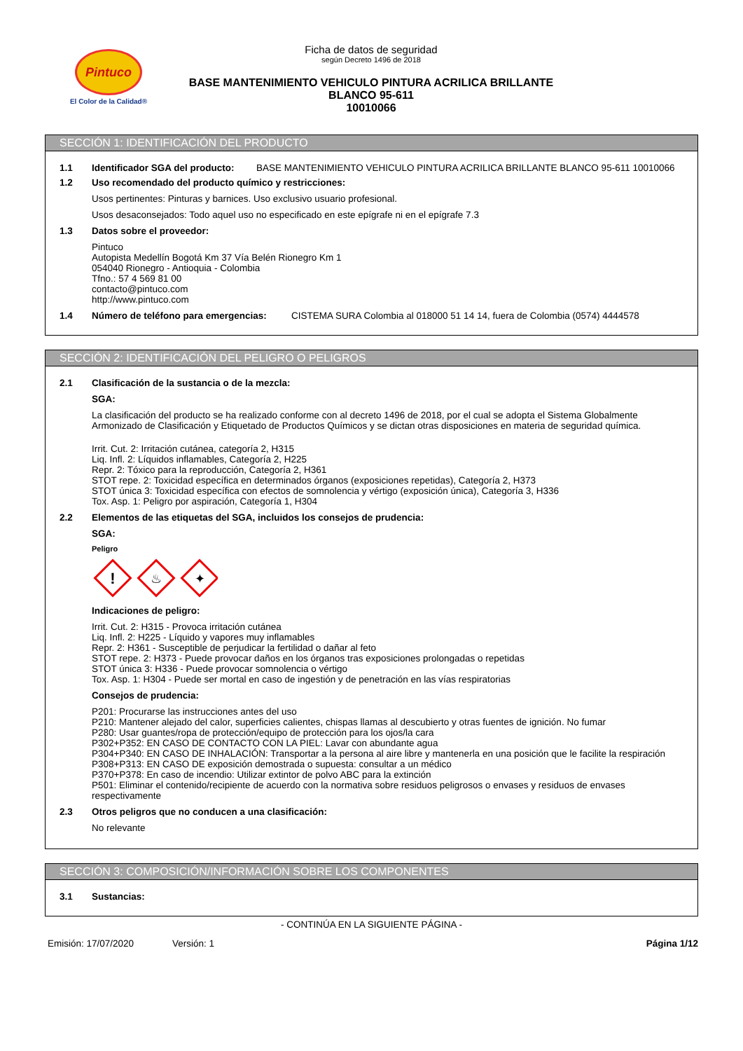Pintuco
El Color de la Calidad®
Ficha de datos de seguridad
según Decreto 1496 de 2018
BASE MANTENIMIENTO VEHICULO PINTURA ACRILICA BRILLANTE
BLANCO 95-611
10010066
SECCIÓN 1: IDENTIFICACIÓN DEL PRODUCTO
1.1 Identificador SGA del producto: BASE MANTENIMIENTO VEHICULO PINTURA ACRILICA BRILLANTE BLANCO 95-611 10010066
1.2 Uso recomendado del producto químico y restricciones:
Usos pertinentes: Pinturas y barnices. Uso exclusivo usuario profesional.
Usos desaconsejados: Todo aquel uso no especificado en este epígrafe ni en el epígrafe 7.3
1.3 Datos sobre el proveedor:
Pintuco
Autopista Medellín Bogotá Km 37 Vía Belén Rionegro Km 1
054040 Rionegro - Antioquia - Colombia
Tfno.: 57 4 569 81 00
contacto@pintuco.com
http://www.pintuco.com
1.4 Número de teléfono para emergencias: CISTEMA SURA Colombia al 018000 51 14 14, fuera de Colombia (0574) 4444578
SECCIÓN 2: IDENTIFICACIÓN DEL PELIGRO O PELIGROS
2.1 Clasificación de la sustancia o de la mezcla:
SGA:
La clasificación del producto se ha realizado conforme con al decreto 1496 de 2018, por el cual se adopta el Sistema Globalmente Armonizado de Clasificación y Etiquetado de Productos Químicos y se dictan otras disposiciones en materia de seguridad química.
Irrit. Cut. 2: Irritación cutánea, categoría 2, H315
Liq. Infl. 2: Líquidos inflamables, Categoría 2, H225
Repr. 2: Tóxico para la reproducción, Categoría 2, H361
STOT repe. 2: Toxicidad específica en determinados órganos (exposiciones repetidas), Categoría 2, H373
STOT única 3: Toxicidad específica con efectos de somnolencia y vértigo (exposición única), Categoría 3, H336
Tox. Asp. 1: Peligro por aspiración, Categoría 1, H304
2.2 Elementos de las etiquetas del SGA, incluidos los consejos de prudencia:
SGA:
Peligro
!
♨
✦
Indicaciones de peligro:
Irrit. Cut. 2: H315 - Provoca irritación cutánea
Liq. Infl. 2: H225 - Líquido y vapores muy inflamables
Repr. 2: H361 - Susceptible de perjudicar la fertilidad o dañar al feto
STOT repe. 2: H373 - Puede provocar daños en los órganos tras exposiciones prolongadas o repetidas
STOT única 3: H336 - Puede provocar somnolencia o vértigo
Tox. Asp. 1: H304 - Puede ser mortal en caso de ingestión y de penetración en las vías respiratorias
Consejos de prudencia:
P201: Procurarse las instrucciones antes del uso
P210: Mantener alejado del calor, superficies calientes, chispas llamas al descubierto y otras fuentes de ignición. No fumar
P280: Usar guantes/ropa de protección/equipo de protección para los ojos/la cara
P302+P352: EN CASO DE CONTACTO CON LA PIEL: Lavar con abundante agua
P304+P340: EN CASO DE INHALACIÓN: Transportar a la persona al aire libre y mantenerla en una posición que le facilite la respiración
P308+P313: EN CASO DE exposición demostrada o supuesta: consultar a un médico
P370+P378: En caso de incendio: Utilizar extintor de polvo ABC para la extinción
P501: Eliminar el contenido/recipiente de acuerdo con la normativa sobre residuos peligrosos o envases y residuos de envases respectivamente
2.3 Otros peligros que no conducen a una clasificación:
No relevante
SECCIÓN 3: COMPOSICIÓN/INFORMACIÓN SOBRE LOS COMPONENTES
3.1 Sustancias:
- CONTINÚA EN LA SIGUIENTE PÁGINA -
Emisión: 17/07/2020 Versión: 1 Página 1/12